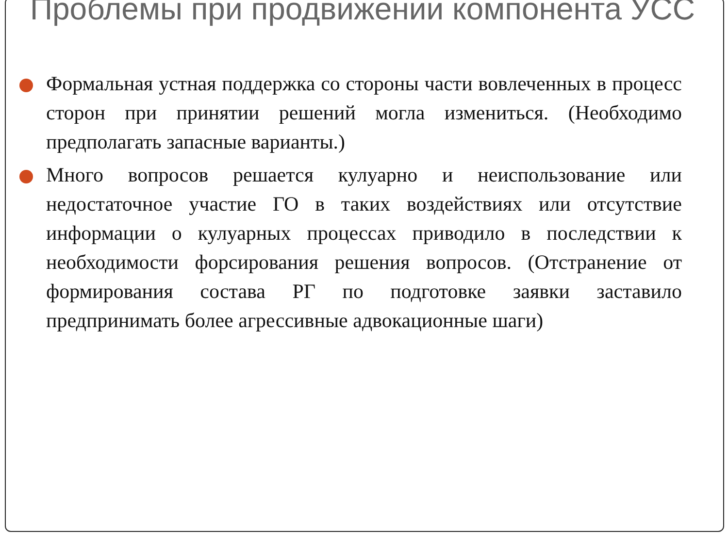Проблемы при продвижении компонента УСС
Формальная устная поддержка со стороны части вовлеченных в процесс сторон при принятии решений могла измениться. (Необходимо предполагать запасные варианты.)
Много вопросов решается кулуарно и неиспользование или недостаточное участие ГО в таких воздействиях или отсутствие информации о кулуарных процессах приводило в последствии к необходимости форсирования решения вопросов. (Отстранение от формирования состава РГ по подготовке заявки заставило предпринимать более агрессивные адвокационные шаги)